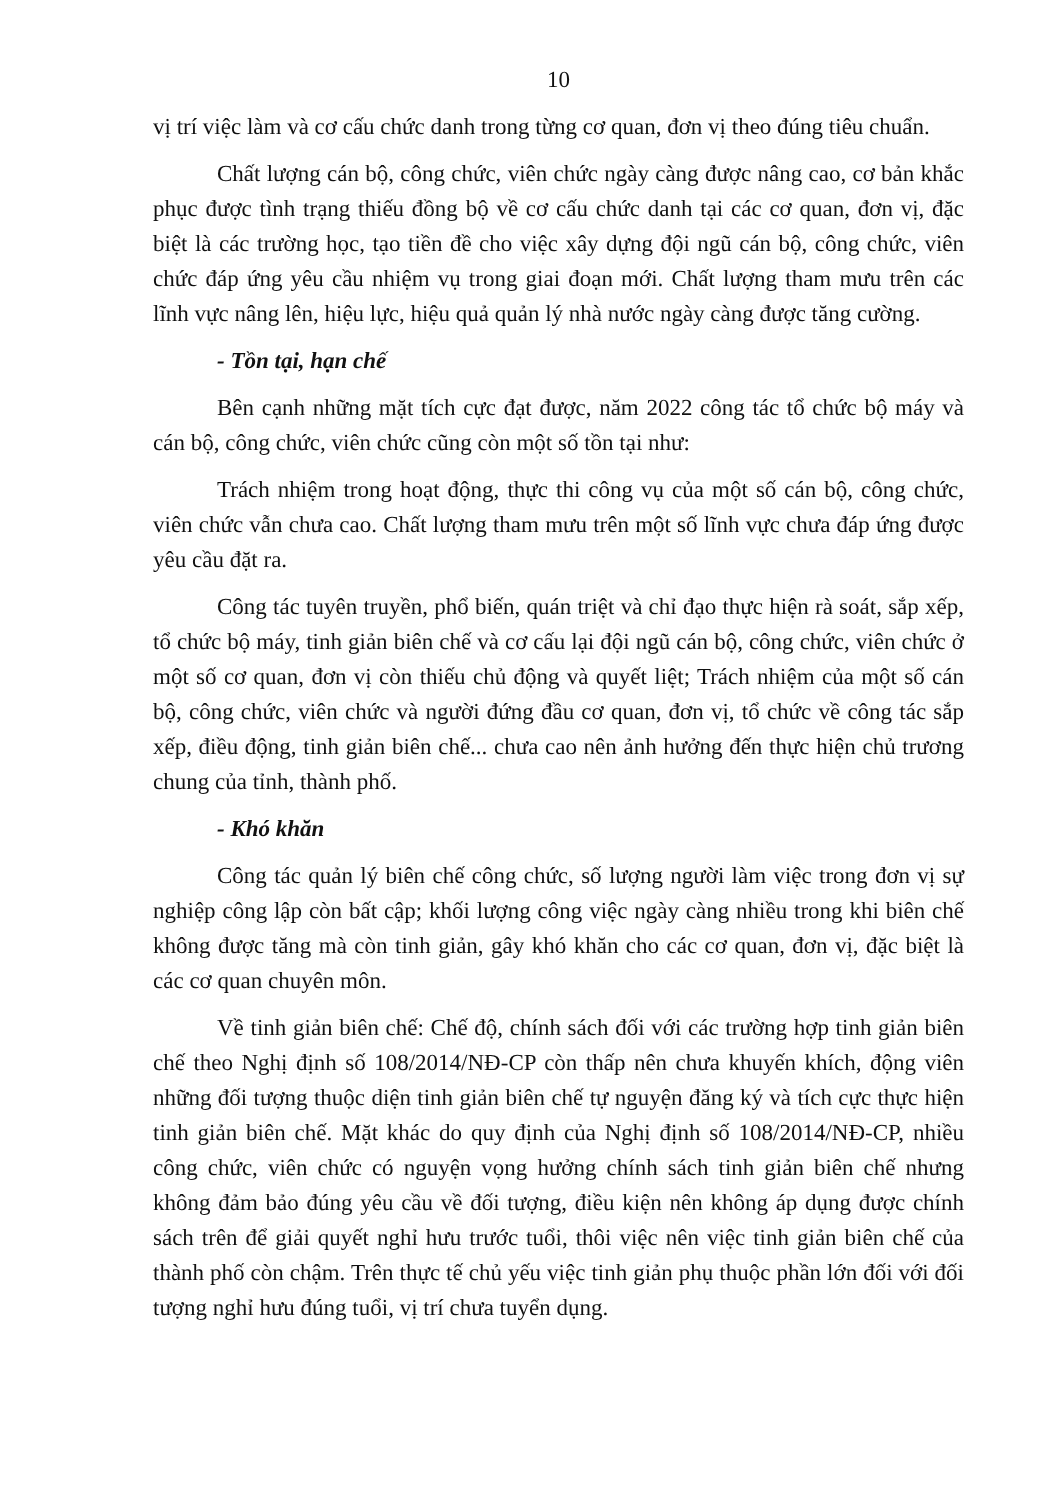10
vị trí việc làm và cơ cấu chức danh trong từng cơ quan, đơn vị theo đúng tiêu chuẩn.
Chất lượng cán bộ, công chức, viên chức ngày càng được nâng cao, cơ bản khắc phục được tình trạng thiếu đồng bộ về cơ cấu chức danh tại các cơ quan, đơn vị, đặc biệt là các trường học, tạo tiền đề cho việc xây dựng đội ngũ cán bộ, công chức, viên chức đáp ứng yêu cầu nhiệm vụ trong giai đoạn mới. Chất lượng tham mưu trên các lĩnh vực nâng lên, hiệu lực, hiệu quả quản lý nhà nước ngày càng được tăng cường.
- Tồn tại, hạn chế
Bên cạnh những mặt tích cực đạt được, năm 2022 công tác tổ chức bộ máy và cán bộ, công chức, viên chức cũng còn một số tồn tại như:
Trách nhiệm trong hoạt động, thực thi công vụ của một số cán bộ, công chức, viên chức vẫn chưa cao. Chất lượng tham mưu trên một số lĩnh vực chưa đáp ứng được yêu cầu đặt ra.
Công tác tuyên truyền, phổ biến, quán triệt và chỉ đạo thực hiện rà soát, sắp xếp, tổ chức bộ máy, tinh giản biên chế và cơ cấu lại đội ngũ cán bộ, công chức, viên chức ở một số cơ quan, đơn vị còn thiếu chủ động và quyết liệt; Trách nhiệm của một số cán bộ, công chức, viên chức và người đứng đầu cơ quan, đơn vị, tổ chức về công tác sắp xếp, điều động, tinh giản biên chế... chưa cao nên ảnh hưởng đến thực hiện chủ trương chung của tỉnh, thành phố.
- Khó khăn
Công tác quản lý biên chế công chức, số lượng người làm việc trong đơn vị sự nghiệp công lập còn bất cập; khối lượng công việc ngày càng nhiều trong khi biên chế không được tăng mà còn tinh giản, gây khó khăn cho các cơ quan, đơn vị, đặc biệt là các cơ quan chuyên môn.
Về tinh giản biên chế: Chế độ, chính sách đối với các trường hợp tinh giản biên chế theo Nghị định số 108/2014/NĐ-CP còn thấp nên chưa khuyến khích, động viên những đối tượng thuộc diện tinh giản biên chế tự nguyện đăng ký và tích cực thực hiện tinh giản biên chế. Mặt khác do quy định của Nghị định số 108/2014/NĐ-CP, nhiều công chức, viên chức có nguyện vọng hưởng chính sách tinh giản biên chế nhưng không đảm bảo đúng yêu cầu về đối tượng, điều kiện nên không áp dụng được chính sách trên để giải quyết nghỉ hưu trước tuổi, thôi việc nên việc tinh giản biên chế của thành phố còn chậm. Trên thực tế chủ yếu việc tinh giản phụ thuộc phần lớn đối với đối tượng nghỉ hưu đúng tuổi, vị trí chưa tuyển dụng.